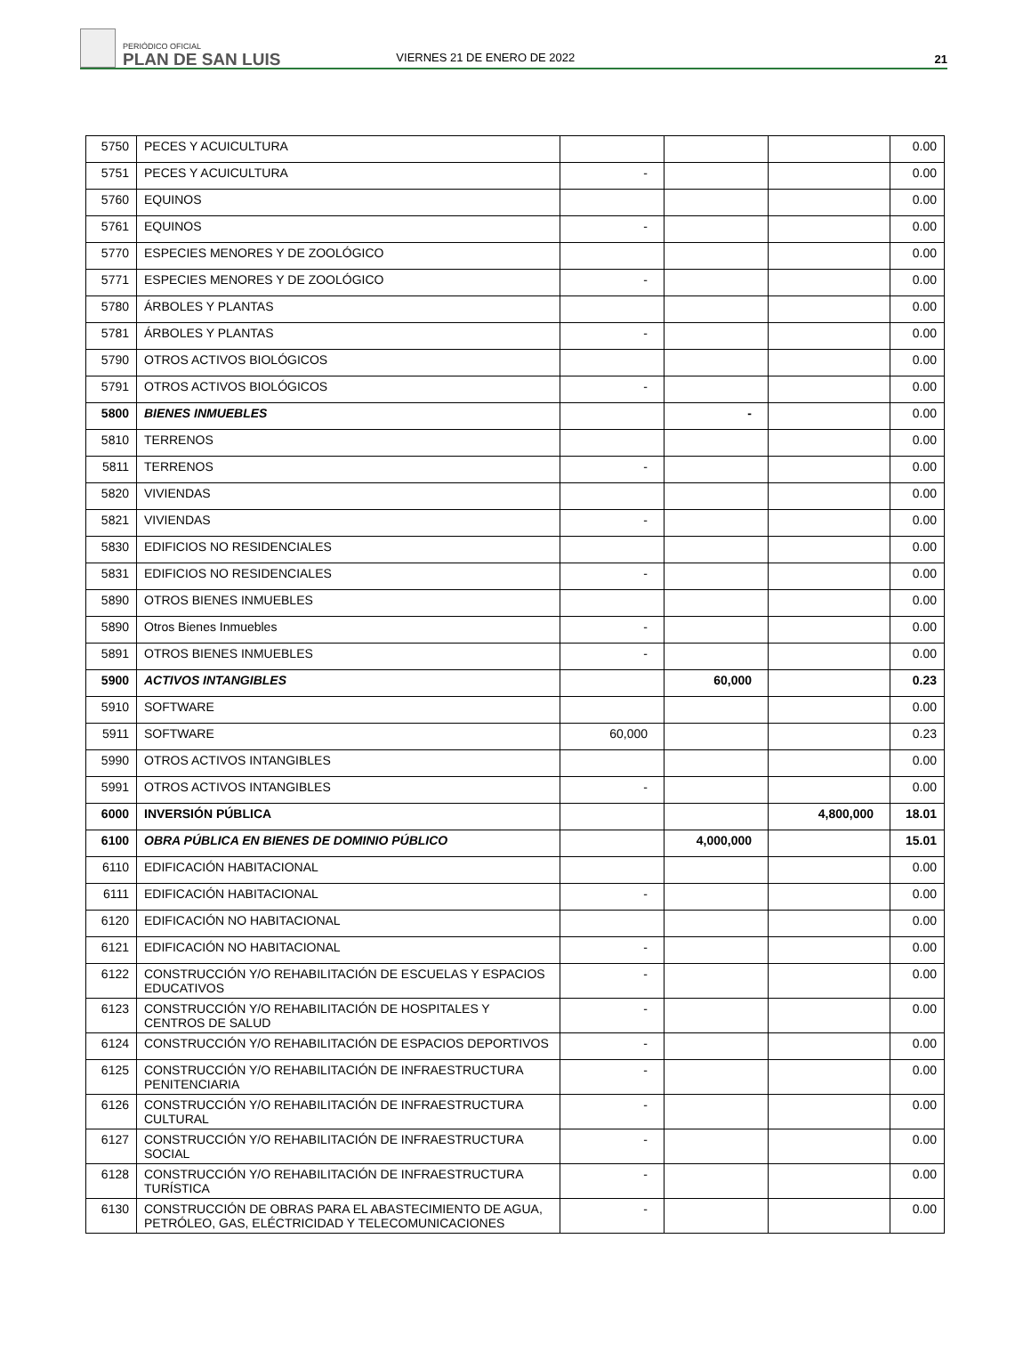PERIÓDICO OFICIAL
PLAN DE SAN LUIS
VIERNES 21 DE ENERO DE 2022
21
| 5750 | PECES Y ACUICULTURA | | | | 0.00 |
| 5751 | PECES Y ACUICULTURA | - | | | 0.00 |
| 5760 | EQUINOS | | | | 0.00 |
| 5761 | EQUINOS | - | | | 0.00 |
| 5770 | ESPECIES MENORES Y DE ZOOLÓGICO | | | | 0.00 |
| 5771 | ESPECIES MENORES Y DE ZOOLÓGICO | - | | | 0.00 |
| 5780 | ÁRBOLES Y PLANTAS | | | | 0.00 |
| 5781 | ÁRBOLES Y PLANTAS | - | | | 0.00 |
| 5790 | OTROS ACTIVOS BIOLÓGICOS | | | | 0.00 |
| 5791 | OTROS ACTIVOS BIOLÓGICOS | - | | | 0.00 |
| 5800 | BIENES INMUEBLES | | - | | 0.00 |
| 5810 | TERRENOS | | | | 0.00 |
| 5811 | TERRENOS | - | | | 0.00 |
| 5820 | VIVIENDAS | | | | 0.00 |
| 5821 | VIVIENDAS | - | | | 0.00 |
| 5830 | EDIFICIOS NO RESIDENCIALES | | | | 0.00 |
| 5831 | EDIFICIOS NO RESIDENCIALES | - | | | 0.00 |
| 5890 | OTROS BIENES INMUEBLES | | | | 0.00 |
| 5890 | Otros Bienes Inmuebles | - | | | 0.00 |
| 5891 | OTROS BIENES INMUEBLES | - | | | 0.00 |
| 5900 | ACTIVOS INTANGIBLES | | 60,000 | | 0.23 |
| 5910 | SOFTWARE | | | | 0.00 |
| 5911 | SOFTWARE | 60,000 | | | 0.23 |
| 5990 | OTROS ACTIVOS INTANGIBLES | | | | 0.00 |
| 5991 | OTROS ACTIVOS INTANGIBLES | - | | | 0.00 |
| 6000 | INVERSIÓN PÚBLICA | | | 4,800,000 | 18.01 |
| 6100 | OBRA PÚBLICA EN BIENES DE DOMINIO PÚBLICO | | 4,000,000 | | 15.01 |
| 6110 | EDIFICACIÓN HABITACIONAL | | | | 0.00 |
| 6111 | EDIFICACIÓN HABITACIONAL | - | | | 0.00 |
| 6120 | EDIFICACIÓN NO HABITACIONAL | | | | 0.00 |
| 6121 | EDIFICACIÓN NO HABITACIONAL | - | | | 0.00 |
| 6122 | CONSTRUCCIÓN Y/O REHABILITACIÓN DE ESCUELAS Y ESPACIOS EDUCATIVOS | - | | | 0.00 |
| 6123 | CONSTRUCCIÓN Y/O REHABILITACIÓN DE HOSPITALES Y CENTROS DE SALUD | - | | | 0.00 |
| 6124 | CONSTRUCCIÓN Y/O REHABILITACIÓN DE ESPACIOS DEPORTIVOS | - | | | 0.00 |
| 6125 | CONSTRUCCIÓN Y/O REHABILITACIÓN DE INFRAESTRUCTURA PENITENCIARIA | - | | | 0.00 |
| 6126 | CONSTRUCCIÓN Y/O REHABILITACIÓN DE INFRAESTRUCTURA CULTURAL | - | | | 0.00 |
| 6127 | CONSTRUCCIÓN Y/O REHABILITACIÓN DE INFRAESTRUCTURA SOCIAL | - | | | 0.00 |
| 6128 | CONSTRUCCIÓN Y/O REHABILITACIÓN DE INFRAESTRUCTURA TURÍSTICA | - | | | 0.00 |
| 6130 | CONSTRUCCIÓN DE OBRAS PARA EL ABASTECIMIENTO DE AGUA, PETRÓLEO, GAS, ELÉCTRICIDAD Y TELECOMUNICACIONES | - | | | 0.00 |